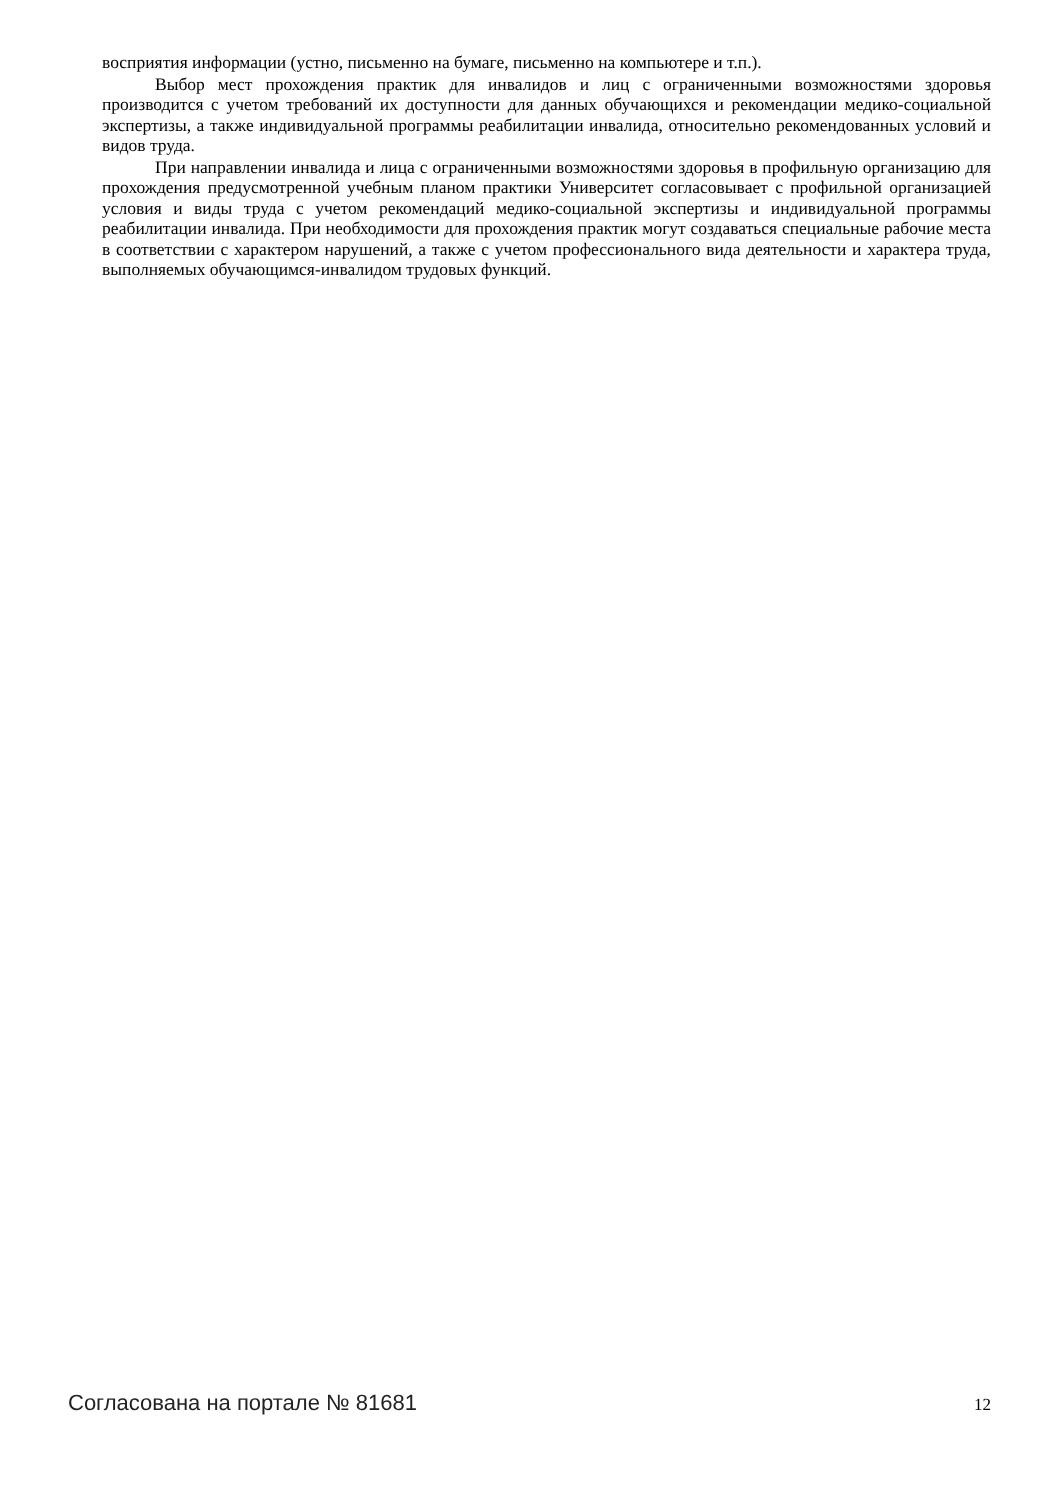восприятия информации (устно, письменно на бумаге, письменно на компьютере и т.п.).
Выбор мест прохождения практик для инвалидов и лиц с ограниченными возможностями здоровья производится с учетом требований их доступности для данных обучающихся и рекомендации медико-социальной экспертизы, а также индивидуальной программы реабилитации инвалида, относительно рекомендованных условий и видов труда.
При направлении инвалида и лица с ограниченными возможностями здоровья в профильную организацию для прохождения предусмотренной учебным планом практики Университет согласовывает с профильной организацией условия и виды труда с учетом рекомендаций медико-социальной экспертизы и индивидуальной программы реабилитации инвалида. При необходимости для прохождения практик могут создаваться специальные рабочие места в соответствии с характером нарушений, а также с учетом профессионального вида деятельности и характера труда, выполняемых обучающимся-инвалидом трудовых функций.
Согласована на портале № 81681 12